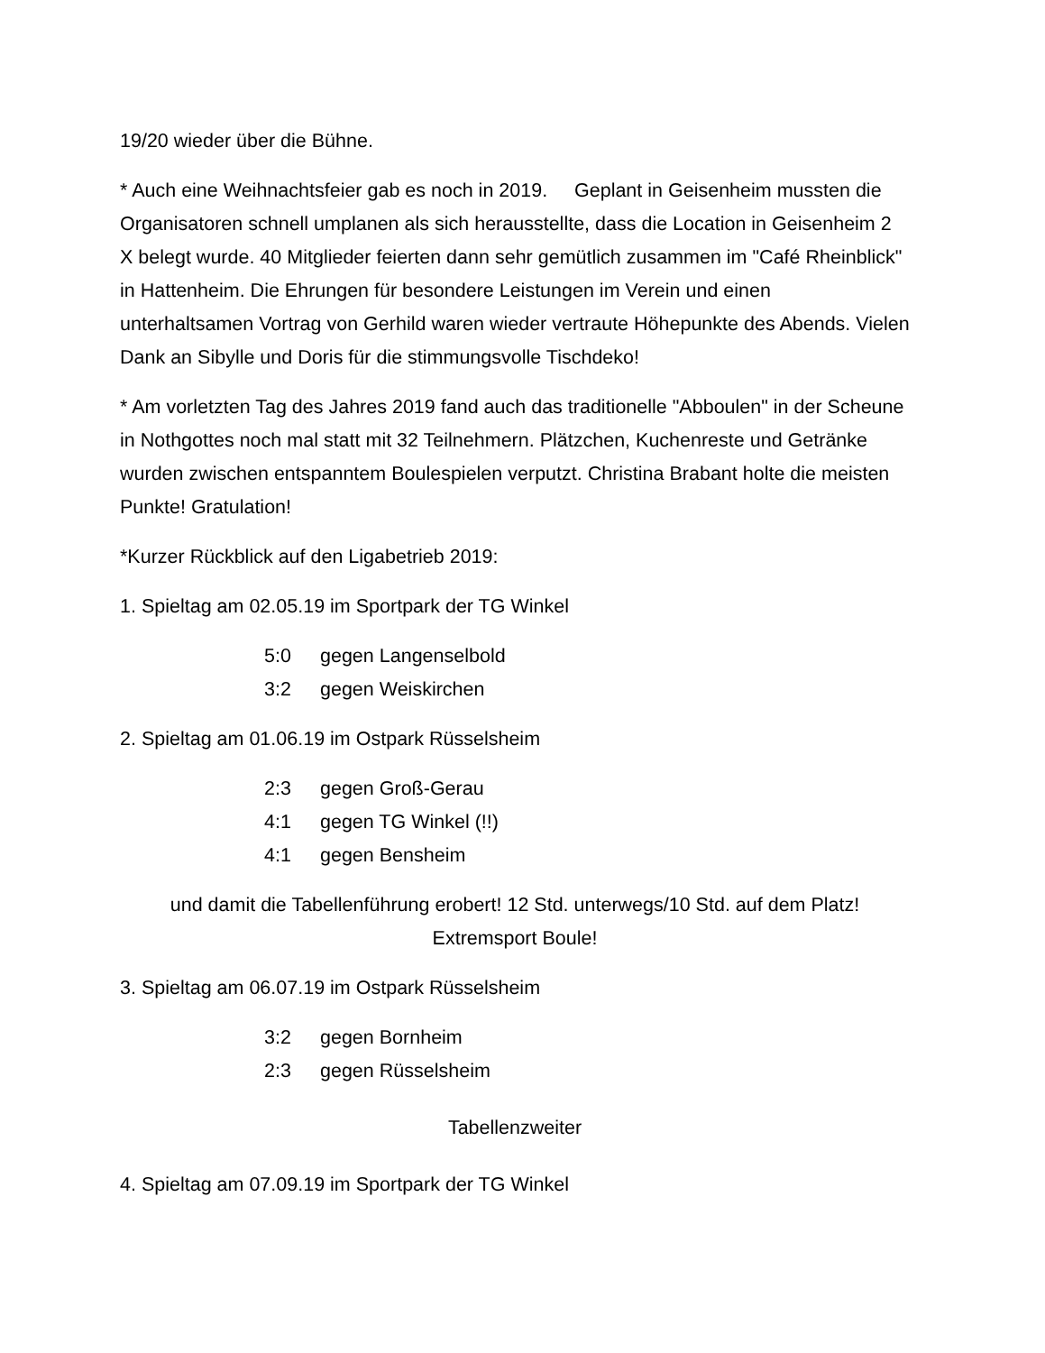19/20 wieder über die Bühne.
* Auch eine Weihnachtsfeier gab es noch in 2019. Geplant in Geisenheim mussten die Organisatoren schnell umplanen als sich herausstellte, dass die Location in Geisenheim 2 X belegt wurde. 40 Mitglieder feierten dann sehr gemütlich zusammen im "Café Rheinblick" in Hattenheim. Die Ehrungen für besondere Leistungen im Verein und einen unterhaltsamen Vortrag von Gerhild waren wieder vertraute Höhepunkte des Abends. Vielen Dank an Sibylle und Doris für die stimmungsvolle Tischdeko!
* Am vorletzten Tag des Jahres 2019 fand auch das traditionelle "Abboulen" in der Scheune in Nothgottes noch mal statt mit 32 Teilnehmern. Plätzchen, Kuchenreste und Getränke wurden zwischen entspanntem Boulespielen verputzt. Christina Brabant holte die meisten Punkte! Gratulation!
*Kurzer Rückblick auf den Ligabetrieb 2019:
1. Spieltag am 02.05.19 im Sportpark der TG Winkel
5:0 gegen Langenselbold
3:2 gegen Weiskirchen
2. Spieltag am 01.06.19 im Ostpark Rüsselsheim
2:3 gegen Groß-Gerau
4:1 gegen TG Winkel (!!)
4:1 gegen Bensheim
und damit die Tabellenführung erobert! 12 Std. unterwegs/10 Std. auf dem Platz! Extremsport Boule!
3. Spieltag am 06.07.19 im Ostpark Rüsselsheim
3:2 gegen Bornheim
2:3 gegen Rüsselsheim
Tabellenzweiter
4. Spieltag am 07.09.19 im Sportpark der TG Winkel